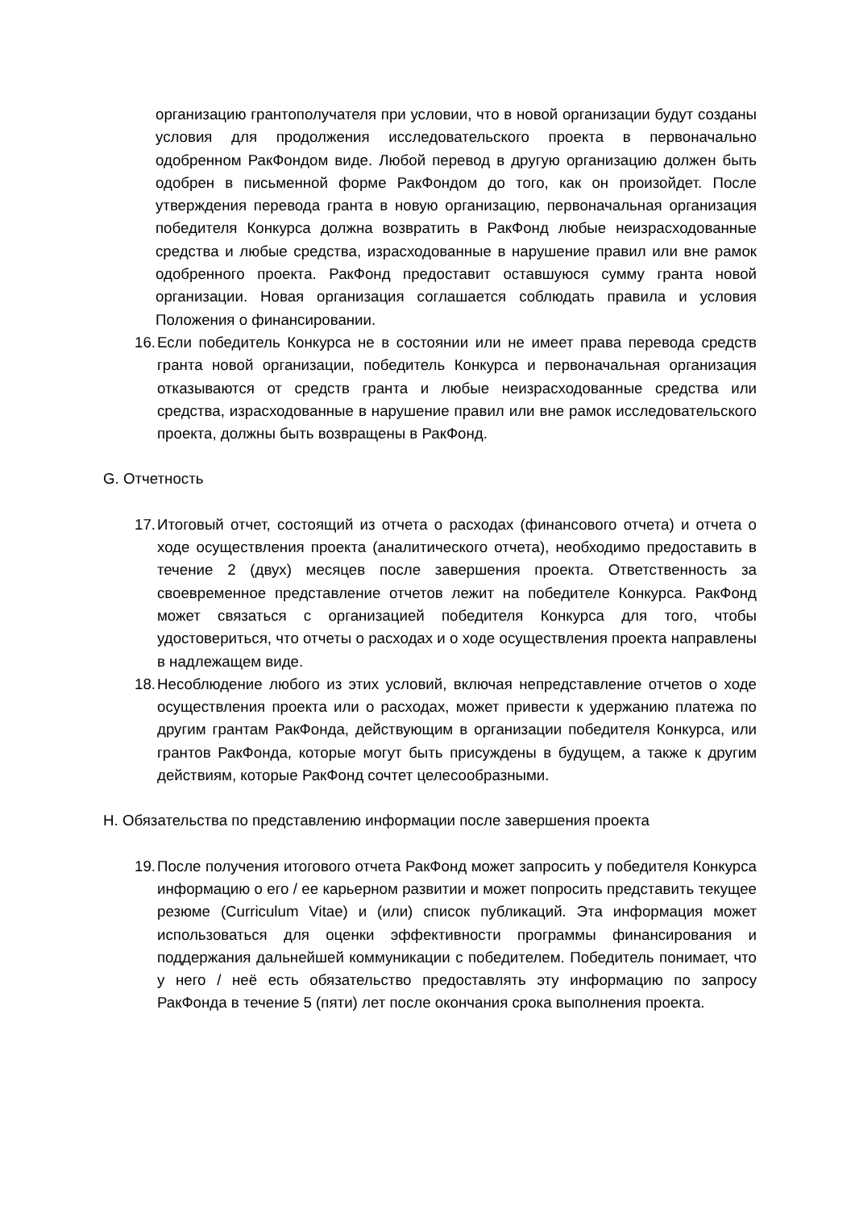организацию грантополучателя при условии, что в новой организации будут созданы условия для продолжения исследовательского проекта в первоначально одобренном РакФондом виде. Любой перевод в другую организацию должен быть одобрен в письменной форме РакФондом до того, как он произойдет. После утверждения перевода гранта в новую организацию, первоначальная организация победителя Конкурса должна возвратить в РакФонд любые неизрасходованные средства и любые средства, израсходованные в нарушение правил или вне рамок одобренного проекта. РакФонд предоставит оставшуюся сумму гранта новой организации. Новая организация соглашается соблюдать правила и условия Положения о финансировании.
16. Если победитель Конкурса не в состоянии или не имеет права перевода средств гранта новой организации, победитель Конкурса и первоначальная организация отказываются от средств гранта и любые неизрасходованные средства или средства, израсходованные в нарушение правил или вне рамок исследовательского проекта, должны быть возвращены в РакФонд.
G. Отчетность
17. Итоговый отчет, состоящий из отчета о расходах (финансового отчета) и отчета о ходе осуществления проекта (аналитического отчета), необходимо предоставить в течение 2 (двух) месяцев после завершения проекта. Ответственность за своевременное представление отчетов лежит на победителе Конкурса. РакФонд может связаться с организацией победителя Конкурса для того, чтобы удостовериться, что отчеты о расходах и о ходе осуществления проекта направлены в надлежащем виде.
18. Несоблюдение любого из этих условий, включая непредставление отчетов о ходе осуществления проекта или о расходах, может привести к удержанию платежа по другим грантам РакФонда, действующим в организации победителя Конкурса, или грантов РакФонда, которые могут быть присуждены в будущем, а также к другим действиям, которые РакФонд сочтет целесообразными.
H. Обязательства по представлению информации после завершения проекта
19. После получения итогового отчета РакФонд может запросить у победителя Конкурса информацию о его / ее карьерном развитии и может попросить представить текущее резюме (Curriculum Vitae) и (или) список публикаций. Эта информация может использоваться для оценки эффективности программы финансирования и поддержания дальнейшей коммуникации с победителем. Победитель понимает, что у него / неё есть обязательство предоставлять эту информацию по запросу РакФонда в течение 5 (пяти) лет после окончания срока выполнения проекта.